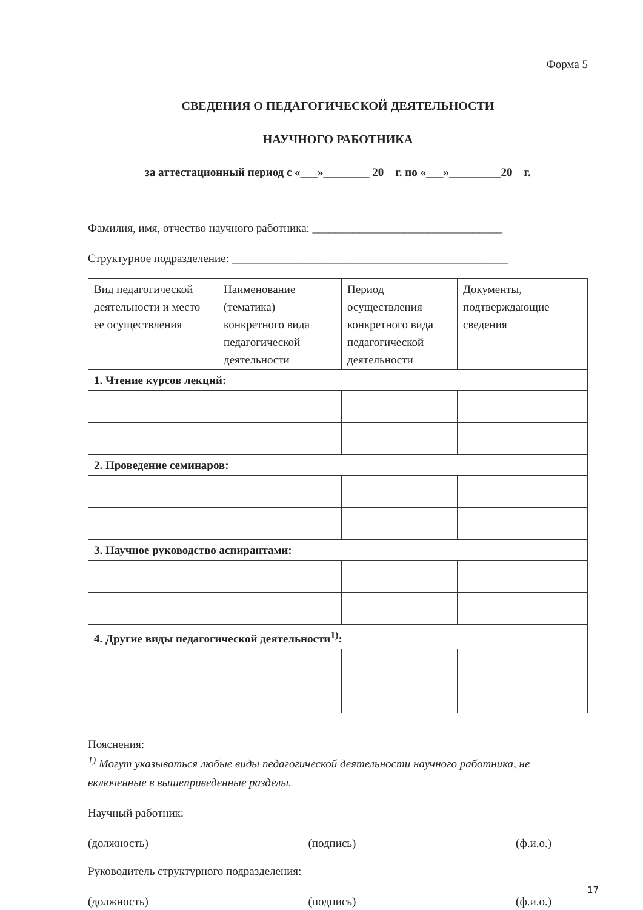Форма 5
СВЕДЕНИЯ О ПЕДАГОГИЧЕСКОЙ ДЕЯТЕЛЬНОСТИ
НАУЧНОГО РАБОТНИКА
за аттестационный период с «___»________ 20 г. по «___»_________20 г.
Фамилия, имя, отчество научного работника: _________________________________
Структурное подразделение: ________________________________________________
| Вид педагогической деятельности и место ее осуществления | Наименование (тематика) конкретного вида педагогической деятельности | Период осуществления конкретного вида педагогической деятельности | Документы, подтверждающие сведения |
| 1. Чтение курсов лекций: | | | |
| 2. Проведение семинаров: | | | |
| 3. Научное руководство аспирантами: | | | |
| 4. Другие виды педагогической деятельности<sup>1)</sup>: | | | |
Пояснения:
<sup>1)</sup> Могут указываться любые виды педагогической деятельности научного работника, не включенные в вышеприведенные разделы.
Научный работник:
(должность) (подпись) (ф.и.о.)
Руководитель структурного подразделения:
(должность) (подпись) (ф.и.о.)
17